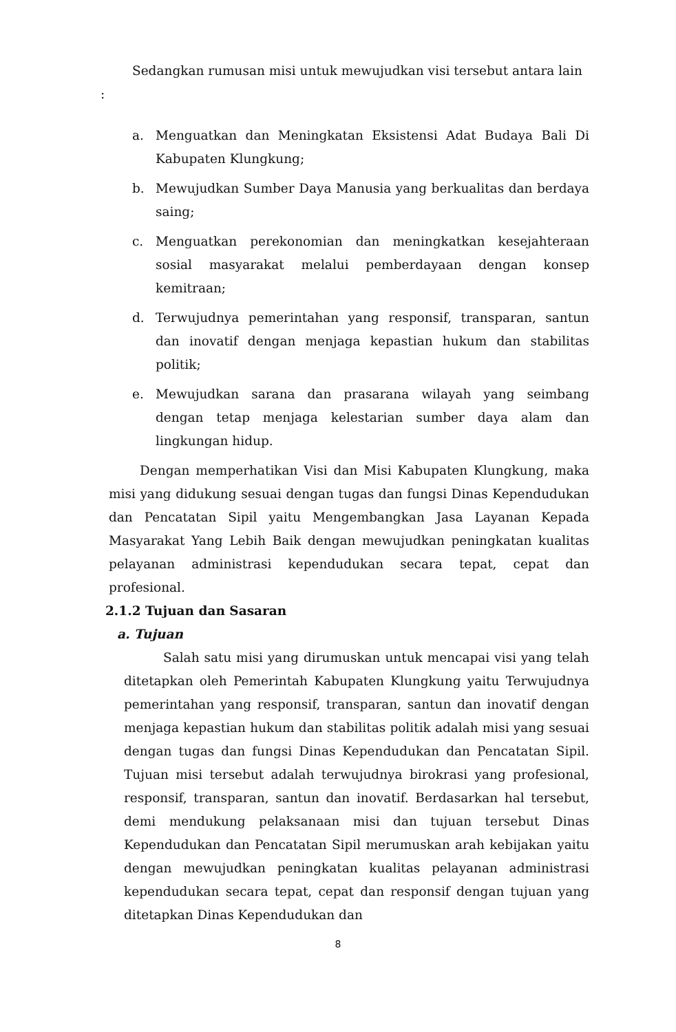Sedangkan rumusan misi untuk mewujudkan visi tersebut antara lain
:
a. Menguatkan dan Meningkatan Eksistensi Adat Budaya Bali Di Kabupaten Klungkung;
b. Mewujudkan Sumber Daya Manusia yang berkualitas dan berdaya saing;
c. Menguatkan perekonomian dan meningkatkan kesejahteraan sosial masyarakat melalui pemberdayaan dengan konsep kemitraan;
d. Terwujudnya pemerintahan yang responsif, transparan, santun dan inovatif dengan menjaga kepastian hukum dan stabilitas politik;
e. Mewujudkan sarana dan prasarana wilayah yang seimbang dengan tetap menjaga kelestarian sumber daya alam dan lingkungan hidup.
Dengan memperhatikan Visi dan Misi Kabupaten Klungkung, maka misi yang didukung sesuai dengan tugas dan fungsi Dinas Kependudukan dan Pencatatan Sipil yaitu Mengembangkan Jasa Layanan Kepada Masyarakat Yang Lebih Baik dengan mewujudkan peningkatan kualitas pelayanan administrasi kependudukan secara tepat, cepat dan profesional.
2.1.2 Tujuan dan Sasaran
a. Tujuan
Salah satu misi yang dirumuskan untuk mencapai visi yang telah ditetapkan oleh Pemerintah Kabupaten Klungkung yaitu Terwujudnya pemerintahan yang responsif, transparan, santun dan inovatif dengan menjaga kepastian hukum dan stabilitas politik adalah misi yang sesuai dengan tugas dan fungsi Dinas Kependudukan dan Pencatatan Sipil. Tujuan misi tersebut adalah terwujudnya birokrasi yang profesional, responsif, transparan, santun dan inovatif. Berdasarkan hal tersebut, demi mendukung pelaksanaan misi dan tujuan tersebut Dinas Kependudukan dan Pencatatan Sipil merumuskan arah kebijakan yaitu dengan mewujudkan peningkatan kualitas pelayanan administrasi kependudukan secara tepat, cepat dan responsif dengan tujuan yang ditetapkan Dinas Kependudukan dan
8